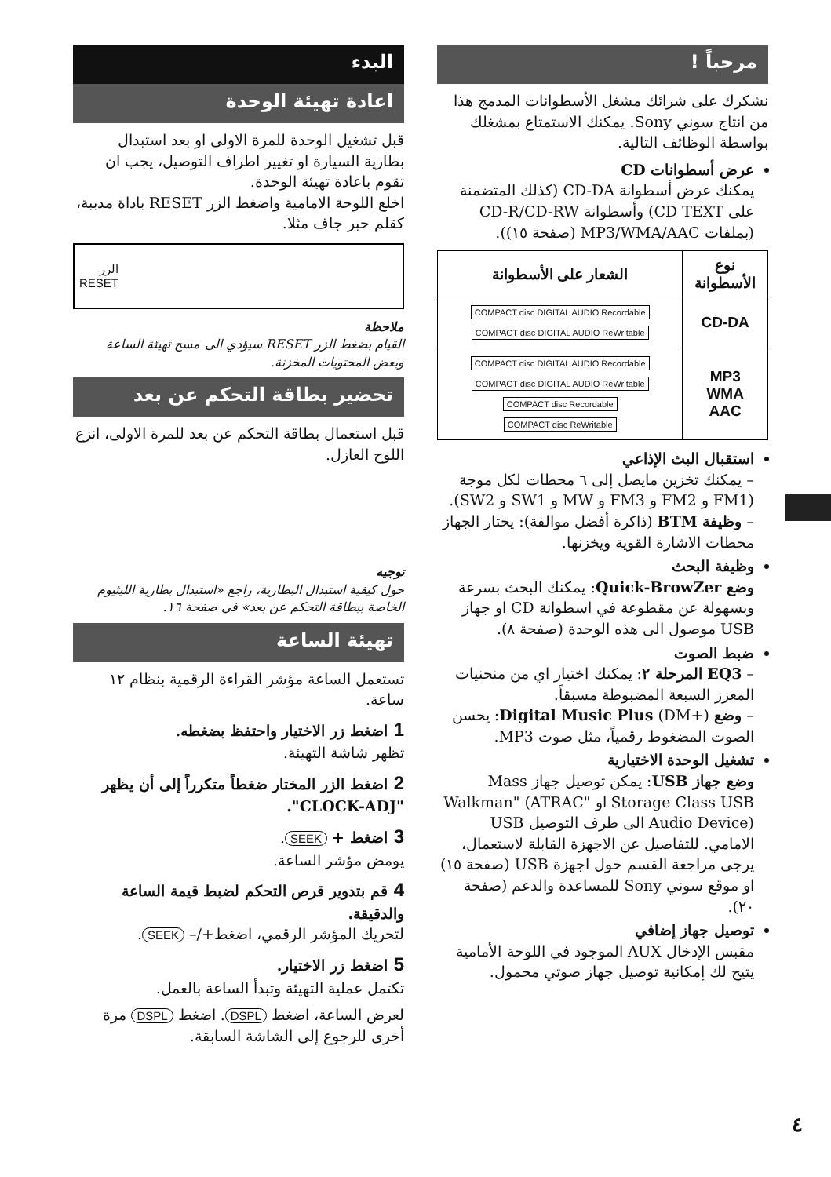مرحباً !
نشكرك على شرائك مشغل الأسطوانات المدمج هذا من انتاج سوني Sony. يمكنك الاستمتاع بمشغلك بواسطة الوظائف التالية.
عرض أسطوانات CD
يمكنك عرض أسطوانة CD-DA (كذلك المتضمنة على CD TEXT) وأسطوانة CD-R/CD-RW (بملفات MP3/WMA/AAC (صفحة ١٥)).
| نوع الأسطوانة | الشعار على الأسطوانة |
| --- | --- |
| CD-DA | COMPACT disc DIGITAL AUDIO Recordable COMPACT disc DIGITAL AUDIO ReWritable |
| MP3 WMA AAC | COMPACT disc DIGITAL AUDIO Recordable COMPACT disc DIGITAL AUDIO ReWritable COMPACT disc Recordable COMPACT disc ReWritable |
استقبال البث الإذاعي
– يمكنك تخزين مايصل إلى ٦ محطات لكل موجة (FM1 و FM2 و FM3 و MW و SW1 و SW2).
– وظيفة BTM (ذاكرة أفضل موالفة): يختار الجهاز محطات الاشارة القوية ويخزنها.
وظيفة البحث
وضع Quick-BrowZer: يمكنك البحث بسرعة وبسهولة عن مقطوعة في اسطوانة CD او جهاز USB موصول الى هذه الوحدة (صفحة ٨).
ضبط الصوت
– EQ3 المرحلة ٢: يمكنك اختيار اي من منحنيات المعزز السبعة المضبوطة مسبقاً.
– وضع Digital Music Plus (DM+): يحسن الصوت المضغوط رقمياً، مثل صوت MP3.
تشغيل الوحدة الاختيارية
وضع جهاز USB: يمكن توصيل جهاز Mass Storage Class USB او "Walkman" (ATRAC Audio Device) الى طرف التوصيل USB الامامي. للتفاصيل عن الاجهزة القابلة لاستعمال، يرجى مراجعة القسم حول اجهزة USB (صفحة ١٥) او موقع سوني Sony للمساعدة والدعم (صفحة ٢٠).
توصيل جهاز إضافي
مقبس الإدخال AUX الموجود في اللوحة الأمامية يتيح لك إمكانية توصيل جهاز صوتي محمول.
البدء
اعادة تهيئة الوحدة
قبل تشغيل الوحدة للمرة الاولى او بعد استبدال بطارية السيارة او تغيير اطراف التوصيل، يجب ان تقوم باعادة تهيئة الوحدة.
اخلع اللوحة الامامية واضغط الزر RESET باداة مدببة، كقلم حبر جاف مثلا.
الزر
RESET
ملاحظة
القيام بضغط الزر RESET سيؤدي الى مسح تهيئة الساعة وبعض المحتويات المخزنة.
تحضير بطاقة التحكم عن بعد
قبل استعمال بطاقة التحكم عن بعد للمرة الاولى، انزع اللوح العازل.
توجيه
حول كيفية استبدال البطارية، راجع «استبدال بطارية الليثيوم الخاصة ببطاقة التحكم عن بعد» في صفحة ١٦.
تهيئة الساعة
تستعمل الساعة مؤشر القراءة الرقمية بنظام ١٢ ساعة.
1 اضغط زر الاختيار واحتفظ بضغطه.
تظهر شاشة التهيئة.
2 اضغط الزر المختار ضغطاً متكرراً إلى أن يظهر "CLOCK-ADJ".
3 اضغط + SEEK.
يومض مؤشر الساعة.
4 قم بتدوير قرص التحكم لضبط قيمة الساعة والدقيقة.
لتحريك المؤشر الرقمي، اضغط+/– SEEK.
5 اضغط زر الاختيار.
تكتمل عملية التهيئة وتبدأ الساعة بالعمل.
لعرض الساعة، اضغط DSPL. اضغط DSPL مرة أخرى للرجوع إلى الشاشة السابقة.
٤